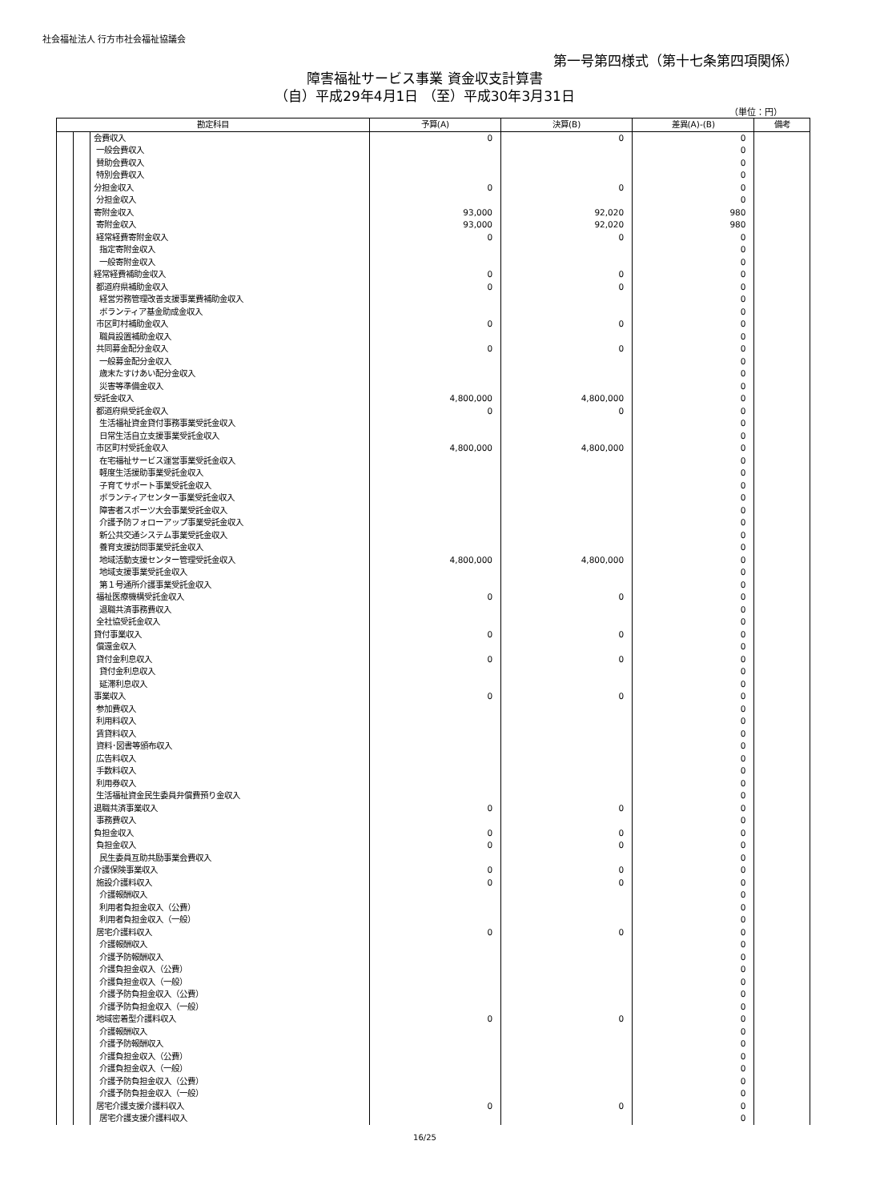社会福祉法人 行方市社会福祉協議会
第一号第四様式（第十七条第四項関係）
障害福祉サービス事業 資金収支計算書
（自）平成29年4月1日 （至）平成30年3月31日
（単位：円）
| 勘定科目 | | | 予算(A) | 決算(B) | 差異(A)-(B) | 備考 |
| --- | --- | --- | --- | --- | --- | --- |
| | | 会費収入 | 0 | 0 | 0 | |
| | | 一般会費収入 | | | 0 | |
| | | 賛助会費収入 | | | 0 | |
| | | 特別会費収入 | | | 0 | |
| | | 分担金収入 | 0 | 0 | 0 | |
| | | 分担金収入 | | | 0 | |
| | | 寄附金収入 | 93,000 | 92,020 | 980 | |
| | | 寄附金収入 | 93,000 | 92,020 | 980 | |
| | | 経常経費寄附金収入 | 0 | 0 | 0 | |
| | | 指定寄附金収入 | | | 0 | |
| | | 一般寄附金収入 | | | 0 | |
| | | 経常経費補助金収入 | 0 | 0 | 0 | |
| | | 都道府県補助金収入 | 0 | 0 | 0 | |
| | | 経営労務管理改善支援事業費補助金収入 | | | 0 | |
| | | ボランティア基金助成金収入 | | | 0 | |
| | | 市区町村補助金収入 | 0 | 0 | 0 | |
| | | 職員設置補助金収入 | | | 0 | |
| | | 共同募金配分金収入 | 0 | 0 | 0 | |
| | | 一般募金配分金収入 | | | 0 | |
| | | 歳末たすけあい配分金収入 | | | 0 | |
| | | 災害等準備金収入 | | | 0 | |
| | | 受託金収入 | 4,800,000 | 4,800,000 | 0 | |
| | | 都道府県受託金収入 | 0 | 0 | 0 | |
| | | 生活福祉資金貸付事務事業受託金収入 | | | 0 | |
| | | 日常生活自立支援事業受託金収入 | | | 0 | |
| | | 市区町村受託金収入 | 4,800,000 | 4,800,000 | 0 | |
| | | 在宅福祉サービス運営事業受託金収入 | | | 0 | |
| | | 軽度生活援助事業受託金収入 | | | 0 | |
| | | 子育てサポート事業受託金収入 | | | 0 | |
| | | ボランティアセンター事業受託金収入 | | | 0 | |
| | | 障害者スポーツ大会事業受託金収入 | | | 0 | |
| | | 介護予防フォローアップ事業受託金収入 | | | 0 | |
| | | 新公共交通システム事業受託金収入 | | | 0 | |
| | | 養育支援訪問事業受託金収入 | | | 0 | |
| | | 地域活動支援センター管理受託金収入 | 4,800,000 | 4,800,000 | 0 | |
| | | 地域支援事業受託金収入 | | | 0 | |
| | | 第１号通所介護事業受託金収入 | | | 0 | |
| | | 福祉医療機構受託金収入 | 0 | 0 | 0 | |
| | | 退職共済事務費収入 | | | 0 | |
| | | 全社協受託金収入 | | | 0 | |
| | | 貸付事業収入 | 0 | 0 | 0 | |
| | | 償還金収入 | | | 0 | |
| | | 貸付金利息収入 | 0 | 0 | 0 | |
| | | 貸付金利息収入 | | | 0 | |
| | | 延滞利息収入 | | | 0 | |
| | | 事業収入 | 0 | 0 | 0 | |
| | | 参加費収入 | | | 0 | |
| | | 利用料収入 | | | 0 | |
| | | 賃貸料収入 | | | 0 | |
| | | 資料･図書等頒布収入 | | | 0 | |
| | | 広告料収入 | | | 0 | |
| | | 手数料収入 | | | 0 | |
| | | 利用券収入 | | | 0 | |
| | | 生活福祉資金民生委員弁償費預り金収入 | | | 0 | |
| | | 退職共済事業収入 | 0 | 0 | 0 | |
| | | 事務費収入 | | | 0 | |
| | | 負担金収入 | 0 | 0 | 0 | |
| | | 負担金収入 | 0 | 0 | 0 | |
| | | 民生委員互助共励事業会費収入 | | | 0 | |
| | | 介護保険事業収入 | 0 | 0 | 0 | |
| | | 施設介護料収入 | 0 | 0 | 0 | |
| | | 介護報酬収入 | | | 0 | |
| | | 利用者負担金収入（公費） | | | 0 | |
| | | 利用者負担金収入（一般） | | | 0 | |
| | | 居宅介護料収入 | 0 | 0 | 0 | |
| | | 介護報酬収入 | | | 0 | |
| | | 介護予防報酬収入 | | | 0 | |
| | | 介護負担金収入（公費） | | | 0 | |
| | | 介護負担金収入（一般） | | | 0 | |
| | | 介護予防負担金収入（公費） | | | 0 | |
| | | 介護予防負担金収入（一般） | | | 0 | |
| | | 地域密着型介護料収入 | 0 | 0 | 0 | |
| | | 介護報酬収入 | | | 0 | |
| | | 介護予防報酬収入 | | | 0 | |
| | | 介護負担金収入（公費） | | | 0 | |
| | | 介護負担金収入（一般） | | | 0 | |
| | | 介護予防負担金収入（公費） | | | 0 | |
| | | 介護予防負担金収入（一般） | | | 0 | |
| | | 居宅介護支援介護料収入 | 0 | 0 | 0 | |
| | | 居宅介護支援介護料収入 | | | 0 | |
16/25